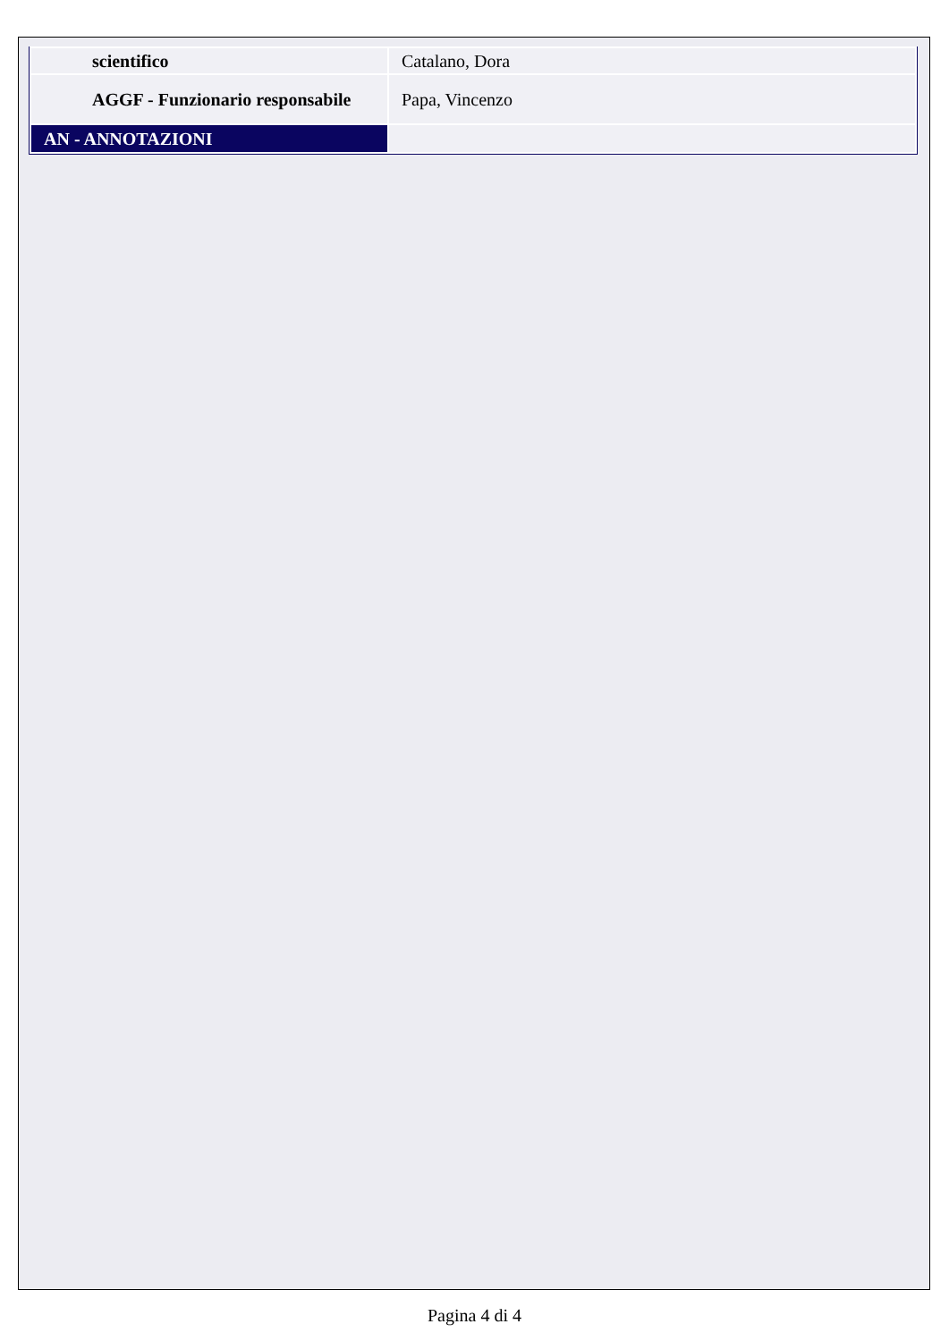| scientifico | Catalano, Dora |
| AGGF - Funzionario responsabile | Papa, Vincenzo |
| AN - ANNOTAZIONI | |
Pagina 4 di 4